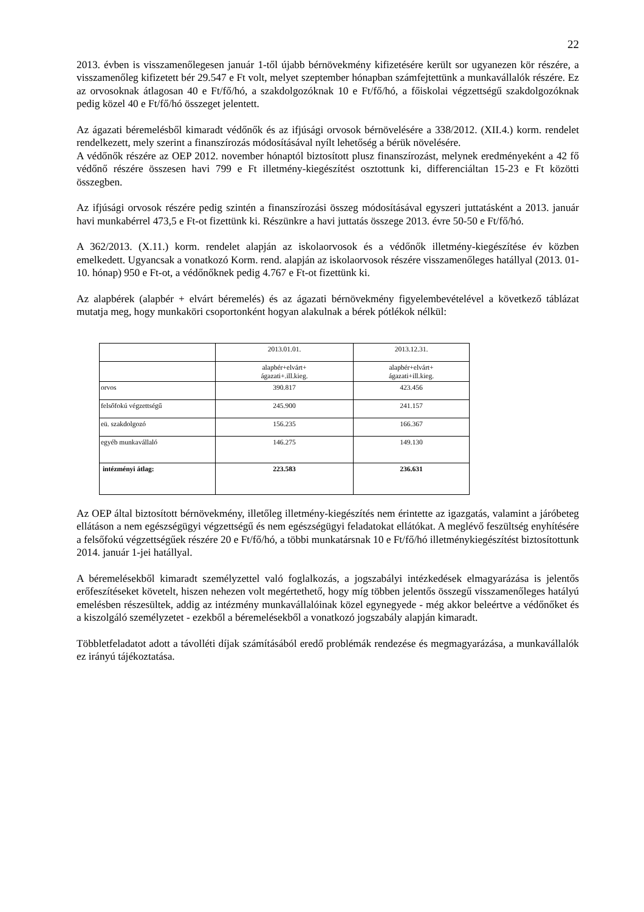22
2013. évben is visszamenőlegesen január 1-től újabb bérnövekmény kifizetésére került sor ugyanezen kör részére, a visszamenőleg kifizetett bér 29.547 e Ft volt, melyet szeptember hónapban számfejtettünk a munkavállalók részére. Ez az orvosoknak átlagosan 40 e Ft/fő/hó, a szakdolgozóknak 10 e Ft/fő/hó, a főiskolai végzettségű szakdolgozóknak pedig közel 40 e Ft/fő/hó összeget jelentett.
Az ágazati béremelésből kimaradt védőnők és az ifjúsági orvosok bérnövelésére a 338/2012. (XII.4.) korm. rendelet rendelkezett, mely szerint a finanszírozás módosításával nyílt lehetőség a bérük növelésére.
A védőnők részére az OEP 2012. november hónaptól biztosított plusz finanszírozást, melynek eredményeként a 42 fő védőnő részére összesen havi 799 e Ft illetmény-kiegészítést osztottunk ki, differenciáltan 15-23 e Ft közötti összegben.
Az ifjúsági orvosok részére pedig szintén a finanszírozási összeg módosításával egyszeri juttatásként a 2013. január havi munkabérrel 473,5 e Ft-ot fizettünk ki. Részünkre a havi juttatás összege 2013. évre 50-50 e Ft/fő/hó.
A 362/2013. (X.11.) korm. rendelet alapján az iskolaorvosok és a védőnők illetmény-kiegészítése év közben emelkedett. Ugyancsak a vonatkozó Korm. rend. alapján az iskolaorvosok részére visszamenőleges hatállyal (2013. 01-10. hónap) 950 e Ft-ot, a védőnőknek pedig 4.767 e Ft-ot fizettünk ki.
Az alapbérek (alapbér + elvárt béremelés) és az ágazati bérnövekmény figyelembevételével a következő táblázat mutatja meg, hogy munkaköri csoportonként hogyan alakulnak a bérek pótlékok nélkül:
| | 2013.01.01. | 2013.12.31. |
| | alapbér+elvárt+ ágazati+.ill.kieg. | alapbér+elvárt+ ágazati+ill.kieg. |
| orvos | 390.817 | 423.456 |
| felsőfokú végzettségű | 245.900 | 241.157 |
| eü. szakdolgozó | 156.235 | 166.367 |
| egyéb munkavállaló | 146.275 | 149.130 |
| intézményi átlag: | 223.583 | 236.631 |
Az OEP által biztosított bérnövekmény, illetőleg illetmény-kiegészítés nem érintette az igazgatás, valamint a járóbeteg ellátáson a nem egészségügyi végzettségű és nem egészségügyi feladatokat ellátókat. A meglévő feszültség enyhítésére a felsőfokú végzettségűek részére 20 e Ft/fő/hó, a többi munkatársnak 10 e Ft/fő/hó illetménykiegészítést biztosítottunk 2014. január 1-jei hatállyal.
A béremelésekből kimaradt személyzettel való foglalkozás, a jogszabályi intézkedések elmagyarázása is jelentős erőfeszítéseket követelt, hiszen nehezen volt megértethető, hogy míg többen jelentős összegű visszamenőleges hatályú emelésben részesültek, addig az intézmény munkavállalóinak közel egynegyede - még akkor beleértve a védőnőket és a kiszolgáló személyzetet - ezekből a béremelésekből a vonatkozó jogszabály alapján kimaradt.
Többletfeladatot adott a távolléti díjak számításából eredő problémák rendezése és megmagyarázása, a munkavállalók ez irányú tájékoztatása.